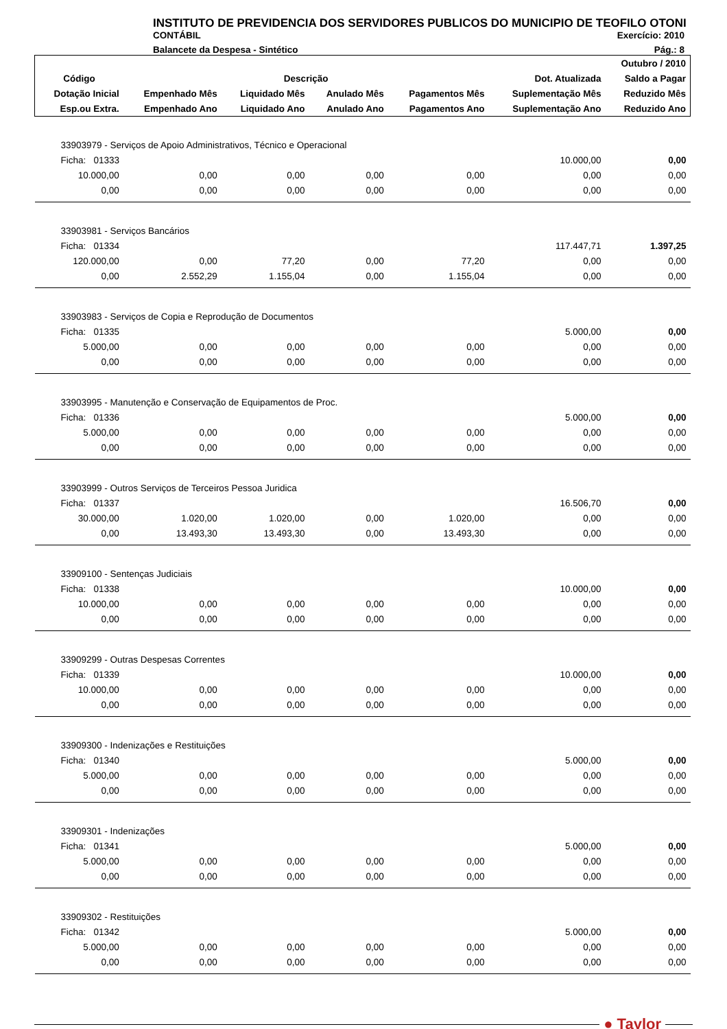INSTITUTO DE PREVIDENCIA DOS SERVIDORES PUBLICOS DO MUNICIPIO DE TEOFILO OTONI
CONTÁBIL Exercício: 2010
Balancete da Despesa - Sintético Pág.: 8
| Outubro / 2010 | | | | | | |
| --- | --- | --- | --- | --- | --- | --- |
| Código | Descrição | | | | Dot. Atualizada | Saldo a Pagar |
| Dotação Inicial | Empenhado Mês | Liquidado Mês | Anulado Mês | Pagamentos Mês | Suplementação Mês | Reduzido Mês |
| Esp.ou Extra. | Empenhado Ano | Liquidado Ano | Anulado Ano | Pagamentos Ano | Suplementação Ano | Reduzido Ano |
| 33903979 - Serviços de Apoio Administrativos, Técnico e Operacional | | | | | | |
| Ficha: 01333 | | | | | 10.000,00 | 0,00 |
| 10.000,00 | 0,00 | 0,00 | 0,00 | 0,00 | 0,00 | 0,00 |
| 0,00 | 0,00 | 0,00 | 0,00 | 0,00 | 0,00 | 0,00 |
| 33903981 - Serviços Bancários | | | | | | |
| Ficha: 01334 | | | | | 117.447,71 | 1.397,25 |
| 120.000,00 | 0,00 | 77,20 | 0,00 | 77,20 | 0,00 | 0,00 |
| 0,00 | 2.552,29 | 1.155,04 | 0,00 | 1.155,04 | 0,00 | 0,00 |
| 33903983 - Serviços de Copia e Reprodução de Documentos | | | | | | |
| Ficha: 01335 | | | | | 5.000,00 | 0,00 |
| 5.000,00 | 0,00 | 0,00 | 0,00 | 0,00 | 0,00 | 0,00 |
| 0,00 | 0,00 | 0,00 | 0,00 | 0,00 | 0,00 | 0,00 |
| 33903995 - Manutenção e Conservação de Equipamentos de Proc. | | | | | | |
| Ficha: 01336 | | | | | 5.000,00 | 0,00 |
| 5.000,00 | 0,00 | 0,00 | 0,00 | 0,00 | 0,00 | 0,00 |
| 0,00 | 0,00 | 0,00 | 0,00 | 0,00 | 0,00 | 0,00 |
| 33903999 - Outros Serviços de Terceiros Pessoa Juridica | | | | | | |
| Ficha: 01337 | | | | | 16.506,70 | 0,00 |
| 30.000,00 | 1.020,00 | 1.020,00 | 0,00 | 1.020,00 | 0,00 | 0,00 |
| 0,00 | 13.493,30 | 13.493,30 | 0,00 | 13.493,30 | 0,00 | 0,00 |
| 33909100 - Sentenças Judiciais | | | | | | |
| Ficha: 01338 | | | | | 10.000,00 | 0,00 |
| 10.000,00 | 0,00 | 0,00 | 0,00 | 0,00 | 0,00 | 0,00 |
| 0,00 | 0,00 | 0,00 | 0,00 | 0,00 | 0,00 | 0,00 |
| 33909299 - Outras Despesas Correntes | | | | | | |
| Ficha: 01339 | | | | | 10.000,00 | 0,00 |
| 10.000,00 | 0,00 | 0,00 | 0,00 | 0,00 | 0,00 | 0,00 |
| 0,00 | 0,00 | 0,00 | 0,00 | 0,00 | 0,00 | 0,00 |
| 33909300 - Indenizações e Restituições | | | | | | |
| Ficha: 01340 | | | | | 5.000,00 | 0,00 |
| 5.000,00 | 0,00 | 0,00 | 0,00 | 0,00 | 0,00 | 0,00 |
| 0,00 | 0,00 | 0,00 | 0,00 | 0,00 | 0,00 | 0,00 |
| 33909301 - Indenizações | | | | | | |
| Ficha: 01341 | | | | | 5.000,00 | 0,00 |
| 5.000,00 | 0,00 | 0,00 | 0,00 | 0,00 | 0,00 | 0,00 |
| 0,00 | 0,00 | 0,00 | 0,00 | 0,00 | 0,00 | 0,00 |
| 33909302 - Restituições | | | | | | |
| Ficha: 01342 | | | | | 5.000,00 | 0,00 |
| 5.000,00 | 0,00 | 0,00 | 0,00 | 0,00 | 0,00 | 0,00 |
| 0,00 | 0,00 | 0,00 | 0,00 | 0,00 | 0,00 | 0,00 |
● Taylor